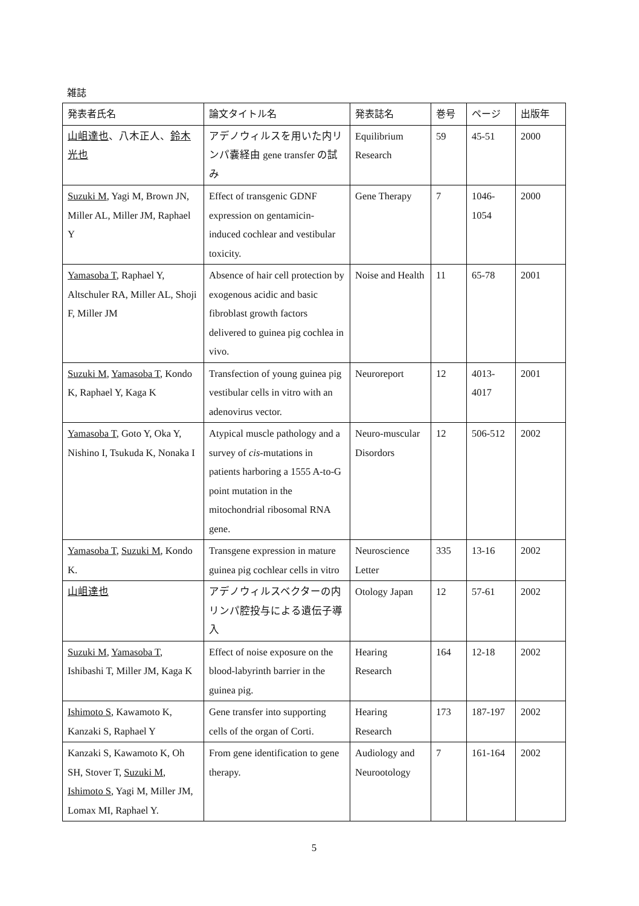雑誌
| 発表者氏名 | 論文タイトル名 | 発表誌名 | 巻号 | ページ | 出版年 |
| --- | --- | --- | --- | --- | --- |
| 山岨達也 、八木正人、 鈴木光也 | アデノウィルスを用いた内リンパ嚢経由 gene transfer の試み | Equilibrium Research | 59 | 45-51 | 2000 |
| Suzuki M , Yagi M, Brown JN, Miller AL, Miller JM, Raphael Y | Effect of transgenic GDNF expression on gentamicin-induced cochlear and vestibular toxicity. | Gene Therapy | 7 | 1046-1054 | 2000 |
| Yamasoba T , Raphael Y, Altschuler RA, Miller AL, Shoji F, Miller JM | Absence of hair cell protection by exogenous acidic and basic fibroblast growth factors delivered to guinea pig cochlea in vivo. | Noise and Health | 11 | 65-78 | 2001 |
| Suzuki M , Yamasoba T , Kondo K, Raphael Y, Kaga K | Transfection of young guinea pig vestibular cells in vitro with an adenovirus vector. | Neuroreport | 12 | 4013-4017 | 2001 |
| Yamasoba T , Goto Y, Oka Y, Nishino I, Tsukuda K, Nonaka I | Atypical muscle pathology and a survey of cis -mutations in patients harboring a 1555 A-to-G point mutation in the mitochondrial ribosomal RNA gene. | Neuro-muscular Disordors | 12 | 506-512 | 2002 |
| Yamasoba T , Suzuki M , Kondo K. | Transgene expression in mature guinea pig cochlear cells in vitro | Neuroscience Letter | 335 | 13-16 | 2002 |
| 山岨達也 | アデノウィルスベクターの内リンパ腔投与による遺伝子導入 | Otology Japan | 12 | 57-61 | 2002 |
| Suzuki M , Yamasoba T , Ishibashi T, Miller JM, Kaga K | Effect of noise exposure on the blood-labyrinth barrier in the guinea pig. | Hearing Research | 164 | 12-18 | 2002 |
| Ishimoto S , Kawamoto K, Kanzaki S, Raphael Y | Gene transfer into supporting cells of the organ of Corti. | Hearing Research | 173 | 187-197 | 2002 |
| Kanzaki S, Kawamoto K, Oh SH, Stover T, Suzuki M , Ishimoto S , Yagi M, Miller JM, Lomax MI, Raphael Y. | From gene identification to gene therapy. | Audiology and Neurootology | 7 | 161-164 | 2002 |
5